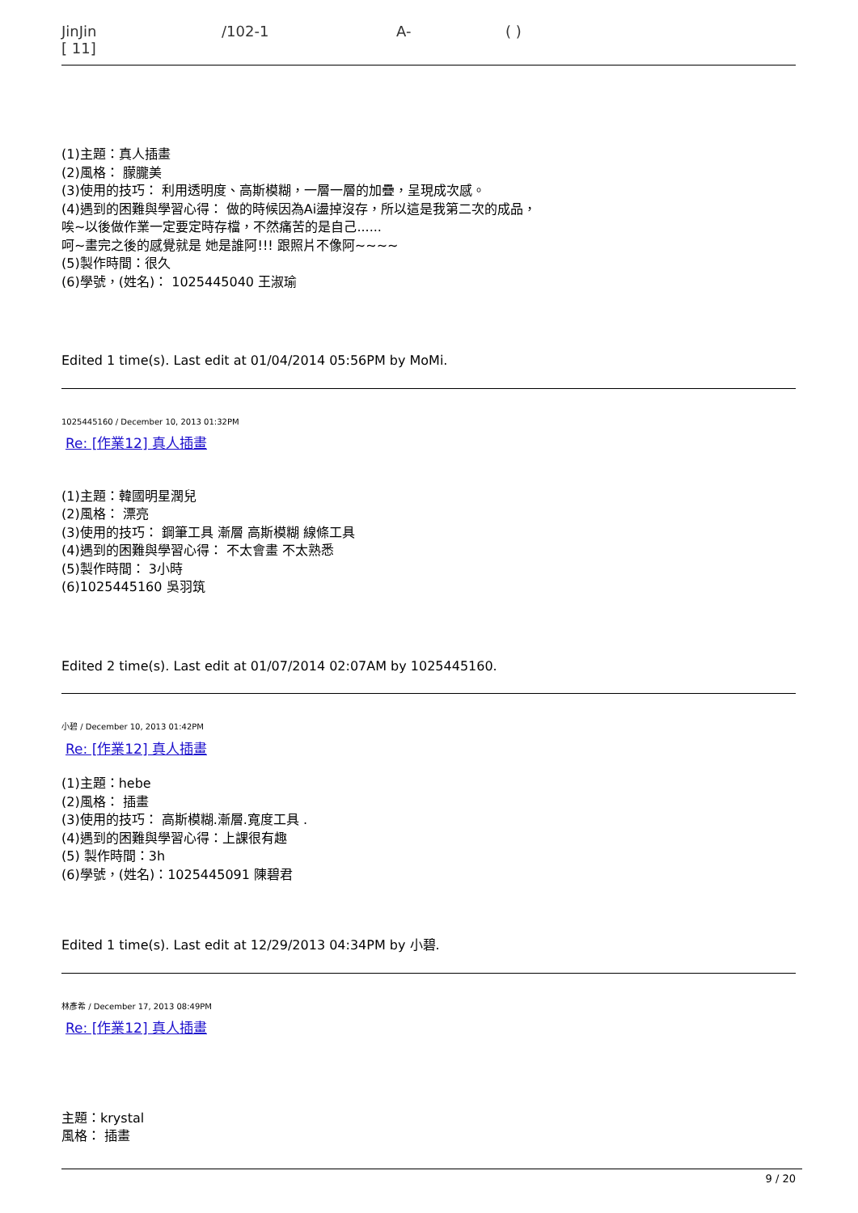JinJin /102-1 A- ( )
[ 11]
(1)主題：真人插畫
(2)風格： 朦朧美
(3)使用的技巧： 利用透明度、高斯模糊，一層一層的加疊，呈現成次感。
(4)遇到的困難與學習心得： 做的時候因為Ai盪掉沒存，所以這是我第二次的成品，
唉~以後做作業一定要定時存檔，不然痛苦的是自己......
呵~畫完之後的感覺就是 她是誰阿!!! 跟照片不像阿~~~~
(5)製作時間：很久
(6)學號，(姓名)： 1025445040 王淑瑜
Edited 1 time(s). Last edit at 01/04/2014 05:56PM by MoMi.
1025445160 / December 10, 2013 01:32PM
Re: [作業12] 真人插畫
(1)主題：韓國明星潤兒
(2)風格： 漂亮
(3)使用的技巧： 鋼筆工具 漸層 高斯模糊 線條工具
(4)遇到的困難與學習心得： 不太會畫 不太熟悉
(5)製作時間： 3小時
(6)1025445160 吳羽筑
Edited 2 time(s). Last edit at 01/07/2014 02:07AM by 1025445160.
小碧 / December 10, 2013 01:42PM
Re: [作業12] 真人插畫
(1)主題：hebe
(2)風格： 插畫
(3)使用的技巧： 高斯模糊.漸層.寬度工具 .
(4)遇到的困難與學習心得：上課很有趣
(5) 製作時間：3h
(6)學號，(姓名)：1025445091 陳碧君
Edited 1 time(s). Last edit at 12/29/2013 04:34PM by 小碧.
林彥希 / December 17, 2013 08:49PM
Re: [作業12] 真人插畫
主題：krystal
風格： 插畫
9 / 20